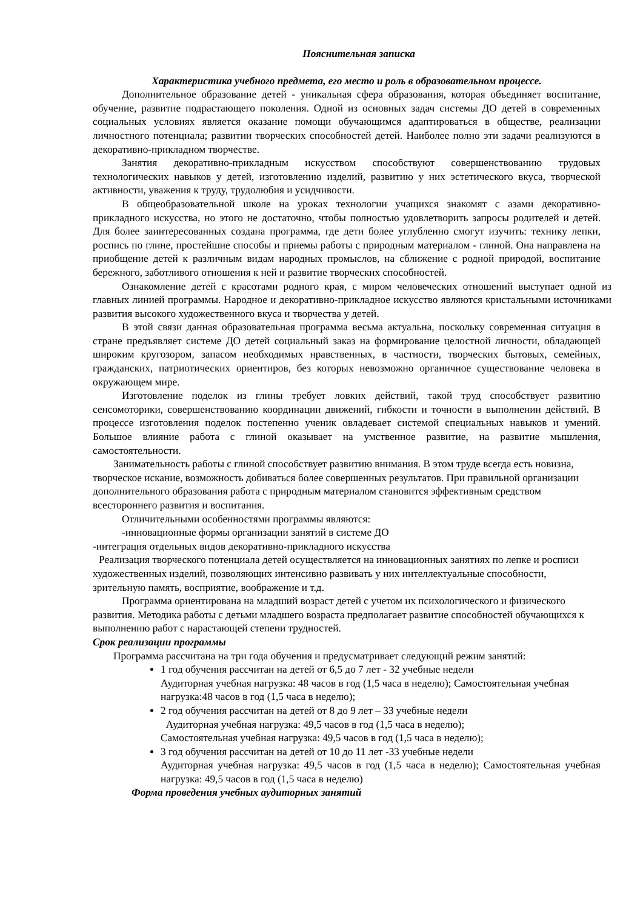Пояснительная записка
Характеристика учебного предмета, его место и роль в образовательном процессе.
Дополнительное образование детей - уникальная сфера образования, которая объединяет воспитание, обучение, развитие подрастающего поколения. Одной из основных задач системы ДО детей в современных социальных условиях является оказание помощи обучающимся адаптироваться в обществе, реализации личностного потенциала; развитии творческих способностей детей. Наиболее полно эти задачи реализуются в декоративно-прикладном творчестве.
Занятия декоративно-прикладным искусством способствуют совершенствованию трудовых технологических навыков у детей, изготовлению изделий, развитию у них эстетического вкуса, творческой активности, уважения к труду, трудолюбия и усидчивости.
В общеобразовательной школе на уроках технологии учащихся знакомят с азами декоративно-прикладного искусства, но этого не достаточно, чтобы полностью удовлетворить запросы родителей и детей. Для более заинтересованных создана программа, где дети более углубленно смогут изучить: технику лепки, роспись по глине, простейшие способы и приемы работы с природным материалом - глиной. Она направлена на приобщение детей к различным видам народных промыслов, на сближение с родной природой, воспитание бережного, заботливого отношения к ней и развитие творческих способностей.
Ознакомление детей с красотами родного края, с миром человеческих отношений выступает одной из главных линией программы. Народное и декоративно-прикладное искусство являются кристальными источниками развития высокого художественного вкуса и творчества у детей.
В этой связи данная образовательная программа весьма актуальна, поскольку современная ситуация в стране предъявляет системе ДО детей социальный заказ на формирование целостной личности, обладающей широким кругозором, запасом необходимых нравственных, в частности, творческих бытовых, семейных, гражданских, патриотических ориентиров, без которых невозможно органичное существование человека в окружающем мире.
Изготовление поделок из глины требует ловких действий, такой труд способствует развитию сенсомоторики, совершенствованию координации движений, гибкости и точности в выполнении действий. В процессе изготовления поделок постепенно ученик овладевает системой специальных навыков и умений. Большое влияние работа с глиной оказывает на умственное развитие, на развитие мышления, самостоятельности.
Занимательность работы с глиной способствует развитию внимания. В этом труде всегда есть новизна, творческое искание, возможность добиваться более совершенных результатов. При правильной организации дополнительного образования работа с природным материалом становится эффективным средством всестороннего развития и воспитания.
Отличительными особенностями программы являются:
-инновационные формы организации занятий в системе ДО
-интеграция отдельных видов декоративно-прикладного искусства
Реализация творческого потенциала детей осуществляется на инновационных занятиях по лепке и росписи художественных изделий, позволяющих интенсивно развивать у них интеллектуальные способности, зрительную память, восприятие, воображение и т.д.
Программа ориентирована на младший возраст детей с учетом их психологического и физического развития. Методика работы с детьми младшего возраста предполагает развитие способностей обучающихся к выполнению работ с нарастающей степени трудностей.
Срок реализации программы
Программа рассчитана на три года обучения и предусматривает следующий режим занятий:
1 год обучения рассчитан на детей от 6,5 до 7 лет - 32 учебные недели
Аудиторная учебная нагрузка: 48 часов в год (1,5 часа в неделю); Самостоятельная учебная нагрузка:48 часов в год (1,5 часа в неделю);
2 год обучения рассчитан на детей от 8 до 9 лет – 33 учебные недели
Аудиторная учебная нагрузка: 49,5 часов в год (1,5 часа в неделю);
Самостоятельная учебная нагрузка: 49,5 часов в год (1,5 часа в неделю);
3 год обучения рассчитан на детей от 10 до 11 лет -33 учебные недели
Аудиторная учебная нагрузка: 49,5 часов в год (1,5 часа в неделю); Самостоятельная учебная нагрузка: 49,5 часов в год (1,5 часа в неделю)
Форма проведения учебных аудиторных занятий